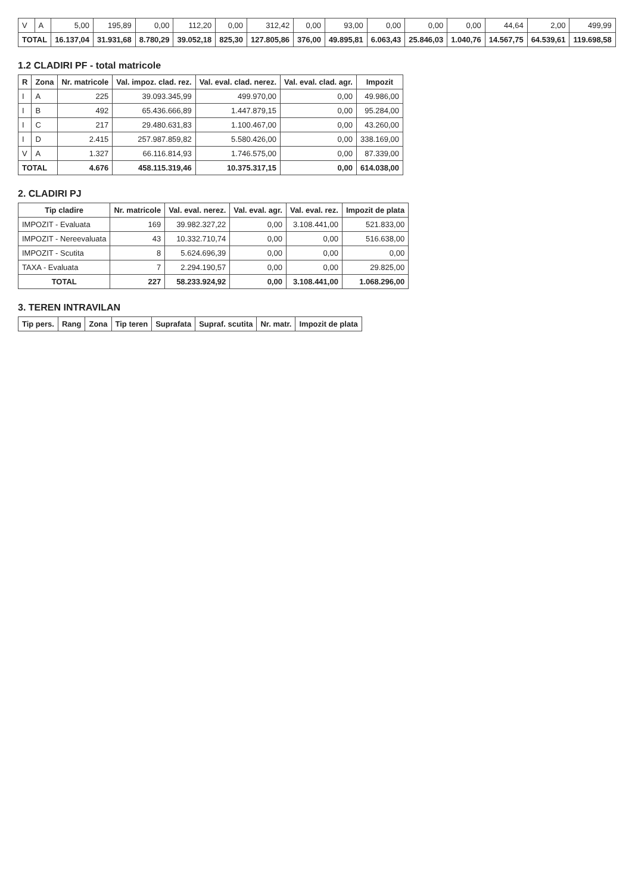| V | A | 5,00 | 195,89 | 0,00 | 112,20 | 0,00 | 312,42 | 0,00 | 93,00 | 0,00 | 0,00 | 0,00 | 44,64 | 2,00 | 499,99 |
| TOTAL | | 16.137,04 | 31.931,68 | 8.780,29 | 39.052,18 | 825,30 | 127.805,86 | 376,00 | 49.895,81 | 6.063,43 | 25.846,03 | 1.040,76 | 14.567,75 | 64.539,61 | 119.698,58 |
1.2 CLADIRI PF - total matricole
| R | Zona | Nr. matricole | Val. impoz. clad. rez. | Val. eval. clad. nerez. | Val. eval. clad. agr. | Impozit |
| --- | --- | --- | --- | --- | --- | --- |
| I | A | 225 | 39.093.345,99 | 499.970,00 | 0,00 | 49.986,00 |
| I | B | 492 | 65.436.666,89 | 1.447.879,15 | 0,00 | 95.284,00 |
| I | C | 217 | 29.480.631,83 | 1.100.467,00 | 0,00 | 43.260,00 |
| I | D | 2.415 | 257.987.859,82 | 5.580.426,00 | 0,00 | 338.169,00 |
| V | A | 1.327 | 66.116.814,93 | 1.746.575,00 | 0,00 | 87.339,00 |
| TOTAL | | 4.676 | 458.115.319,46 | 10.375.317,15 | 0,00 | 614.038,00 |
2. CLADIRI PJ
| Tip cladire | Nr. matricole | Val. eval. nerez. | Val. eval. agr. | Val. eval. rez. | Impozit de plata |
| --- | --- | --- | --- | --- | --- |
| IMPOZIT - Evaluata | 169 | 39.982.327,22 | 0,00 | 3.108.441,00 | 521.833,00 |
| IMPOZIT - Nereevaluata | 43 | 10.332.710,74 | 0,00 | 0,00 | 516.638,00 |
| IMPOZIT - Scutita | 8 | 5.624.696,39 | 0,00 | 0,00 | 0,00 |
| TAXA - Evaluata | 7 | 2.294.190,57 | 0,00 | 0,00 | 29.825,00 |
| TOTAL | 227 | 58.233.924,92 | 0,00 | 3.108.441,00 | 1.068.296,00 |
3. TEREN INTRAVILAN
| Tip pers. | Rang | Zona | Tip teren | Suprafata | Supraf. scutita | Nr. matr. | Impozit de plata |
| --- | --- | --- | --- | --- | --- | --- | --- |